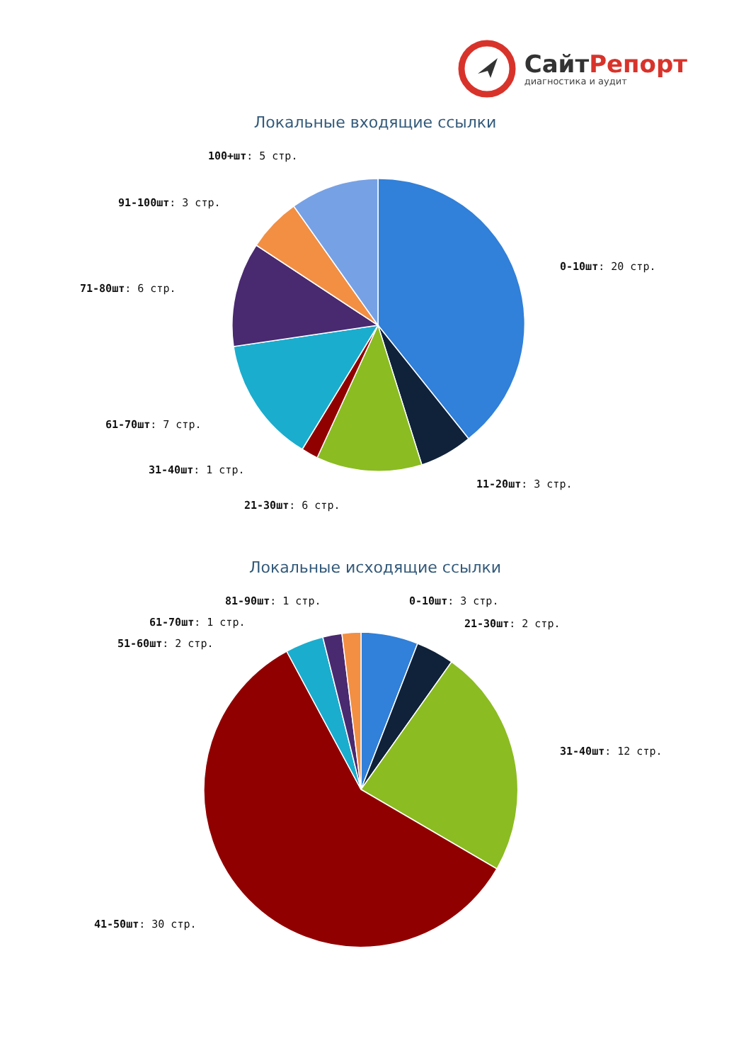СайтРепорт
диагностика и аудит
Локальные входящие ссылки
100+шт: 5 стр.
91-100шт: 3 стр.
0-10шт: 20 стр.
71-80шт: 6 стр.
61-70шт: 7 стр.
31-40шт: 1 стр.
11-20шт: 3 стр.
21-30шт: 6 стр.
Локальные исходящие ссылки
81-90шт: 1 стр.
0-10шт: 3 стр.
61-70шт: 1 стр.
21-30шт: 2 стр.
51-60шт: 2 стр.
31-40шт: 12 стр.
41-50шт: 30 стр.